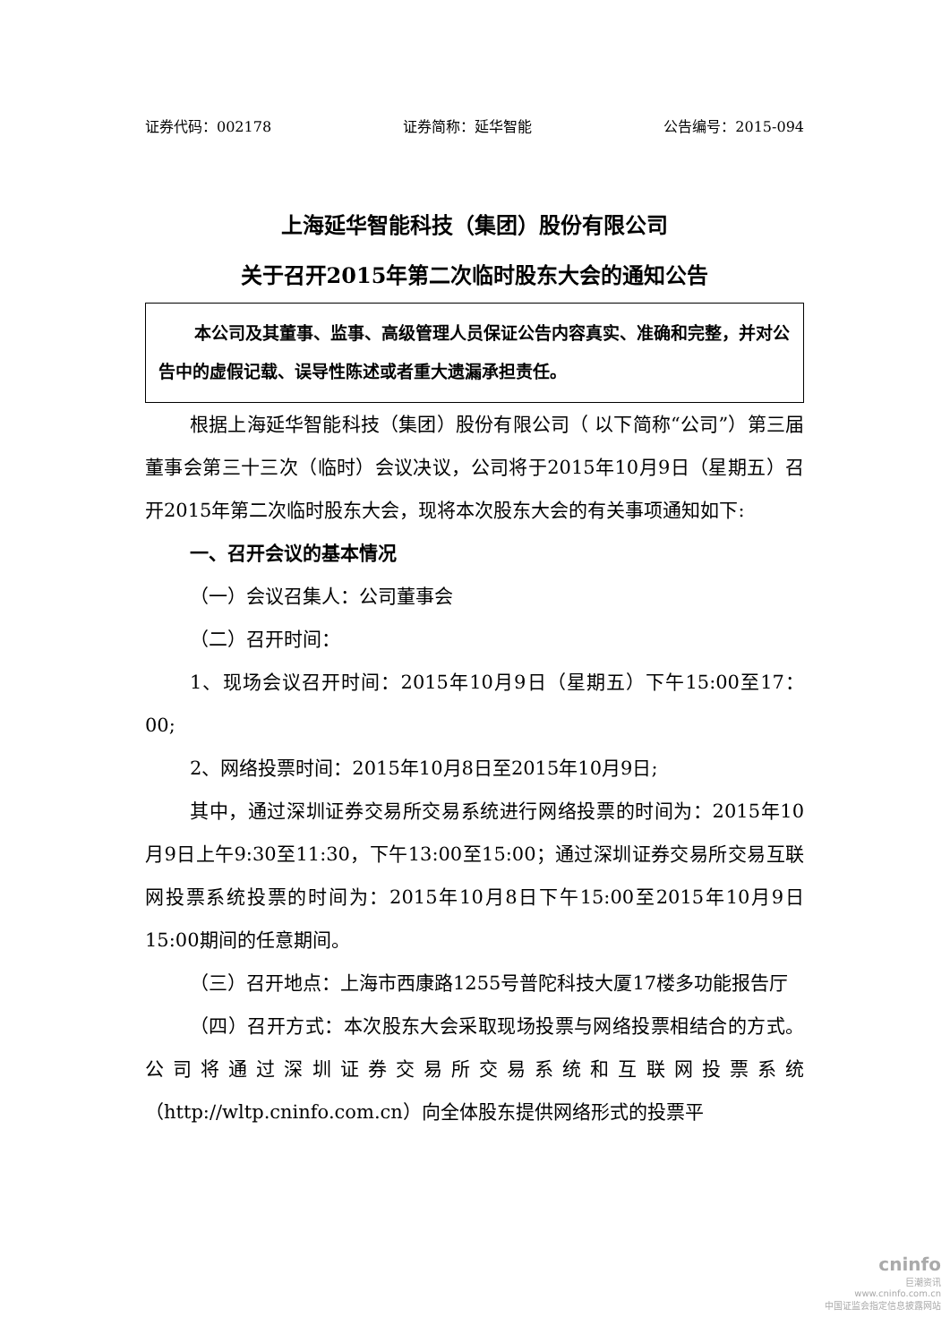证券代码：002178 证券简称：延华智能 公告编号：2015-094
上海延华智能科技（集团）股份有限公司
关于召开2015年第二次临时股东大会的通知公告
本公司及其董事、监事、高级管理人员保证公告内容真实、准确和完整，并对公告中的虚假记载、误导性陈述或者重大遗漏承担责任。
根据上海延华智能科技（集团）股份有限公司（ 以下简称“公司”）第三届董事会第三十三次（临时）会议决议，公司将于2015年10月9日（星期五）召开2015年第二次临时股东大会，现将本次股东大会的有关事项通知如下:
一、召开会议的基本情况
（一）会议召集人：公司董事会
（二）召开时间：
1、现场会议召开时间：2015年10月9日（星期五）下午15:00至17：00;
2、网络投票时间：2015年10月8日至2015年10月9日;
其中，通过深圳证券交易所交易系统进行网络投票的时间为：2015年10月9日上午9:30至11:30，下午13:00至15:00；通过深圳证券交易所交易互联网投票系统投票的时间为：2015年10月8日下午15:00至2015年10月9日15:00期间的任意期间。
（三）召开地点：上海市西康路1255号普陀科技大厦17楼多功能报告厅
（四）召开方式：本次股东大会采取现场投票与网络投票相结合的方式。公司将通过深圳证券交易所交易系统和互联网投票系统（http://wltp.cninfo.com.cn）向全体股东提供网络形式的投票平
cninfo
巨潮资讯
www.cninfo.com.cn
中国证监会指定信息披露网站